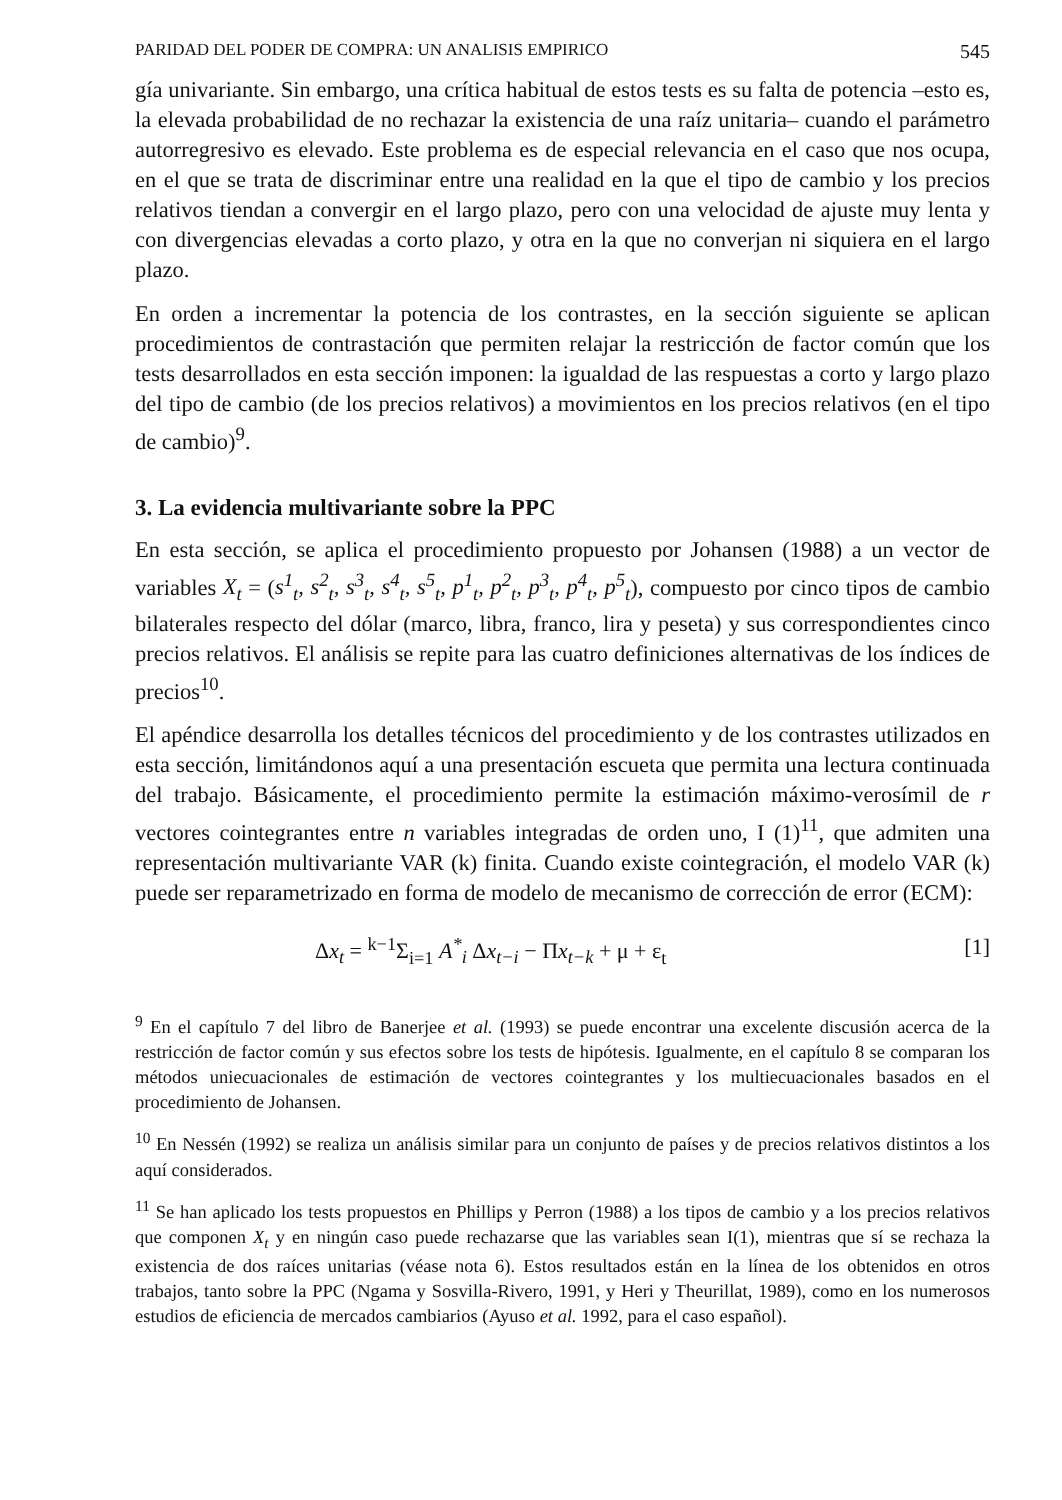PARIDAD DEL PODER DE COMPRA: UN ANALISIS EMPIRICO 545
gía univariante. Sin embargo, una crítica habitual de estos tests es su falta de potencia –esto es, la elevada probabilidad de no rechazar la existencia de una raíz unitaria– cuando el parámetro autorregresivo es elevado. Este problema es de especial relevancia en el caso que nos ocupa, en el que se trata de discriminar entre una realidad en la que el tipo de cambio y los precios relativos tiendan a convergir en el largo plazo, pero con una velocidad de ajuste muy lenta y con divergencias elevadas a corto plazo, y otra en la que no converjan ni siquiera en el largo plazo.
En orden a incrementar la potencia de los contrastes, en la sección siguiente se aplican procedimientos de contrastación que permiten relajar la restricción de factor común que los tests desarrollados en esta sección imponen: la igualdad de las respuestas a corto y largo plazo del tipo de cambio (de los precios relativos) a movimientos en los precios relativos (en el tipo de cambio)<sup>9</sup>.
3. La evidencia multivariante sobre la PPC
En esta sección, se aplica el procedimiento propuesto por Johansen (1988) a un vector de variables X<sub>t</sub> = (s<sup>1</sup><sub>t</sub>, s<sup>2</sup><sub>t</sub>, s<sup>3</sup><sub>t</sub>, s<sup>4</sup><sub>t</sub>, s<sup>5</sup><sub>t</sub>, p<sup>1</sup><sub>t</sub>, p<sup>2</sup><sub>t</sub>, p<sup>3</sup><sub>t</sub>, p<sup>4</sup><sub>t</sub>, p<sup>5</sup><sub>t</sub>), compuesto por cinco tipos de cambio bilaterales respecto del dólar (marco, libra, franco, lira y peseta) y sus correspondientes cinco precios relativos. El análisis se repite para las cuatro definiciones alternativas de los índices de precios<sup>10</sup>.
El apéndice desarrolla los detalles técnicos del procedimiento y de los contrastes utilizados en esta sección, limitándonos aquí a una presentación escueta que permita una lectura continuada del trabajo. Básicamente, el procedimiento permite la estimación máximo-verosímil de r vectores cointegrantes entre n variables integradas de orden uno, I (1)<sup>11</sup>, que admiten una representación multivariante VAR (k) finita. Cuando existe cointegración, el modelo VAR (k) puede ser reparametrizado en forma de modelo de mecanismo de corrección de error (ECM):
Δx<sub>t</sub> = <sup>k−1</sup>Σ<sub>i=1</sub> A<sup>*</sup><sub>i</sub> Δx<sub>t−i</sub> − Πx<sub>t−k</sub> + μ + ε<sub>t</sub> [1]
<sup>9</sup> En el capítulo 7 del libro de Banerjee et al. (1993) se puede encontrar una excelente discusión acerca de la restricción de factor común y sus efectos sobre los tests de hipótesis. Igualmente, en el capítulo 8 se comparan los métodos uniecuacionales de estimación de vectores cointegrantes y los multiecuacionales basados en el procedimiento de Johansen.
<sup>10</sup> En Nessén (1992) se realiza un análisis similar para un conjunto de países y de precios relativos distintos a los aquí considerados.
<sup>11</sup> Se han aplicado los tests propuestos en Phillips y Perron (1988) a los tipos de cambio y a los precios relativos que componen X<sub>t</sub> y en ningún caso puede rechazarse que las variables sean I(1), mientras que sí se rechaza la existencia de dos raíces unitarias (véase nota 6). Estos resultados están en la línea de los obtenidos en otros trabajos, tanto sobre la PPC (Ngama y Sosvilla-Rivero, 1991, y Heri y Theurillat, 1989), como en los numerosos estudios de eficiencia de mercados cambiarios (Ayuso et al. 1992, para el caso español).